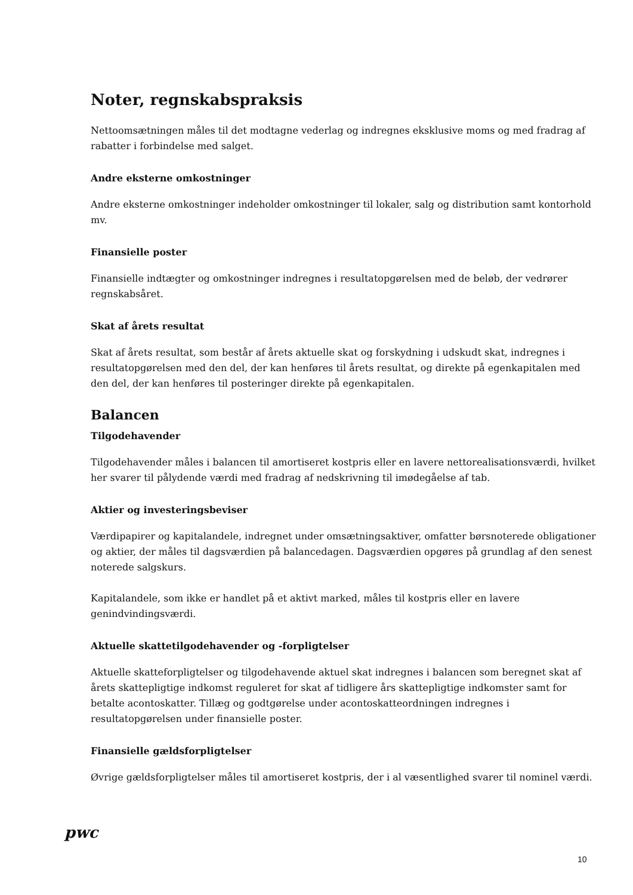Noter, regnskabspraksis
Nettoomsætningen måles til det modtagne vederlag og indregnes eksklusive moms og med fradrag af rabatter i forbindelse med salget.
Andre eksterne omkostninger
Andre eksterne omkostninger indeholder omkostninger til lokaler, salg og distribution samt kontorhold mv.
Finansielle poster
Finansielle indtægter og omkostninger indregnes i resultatopgørelsen med de beløb, der vedrører regnskabsåret.
Skat af årets resultat
Skat af årets resultat, som består af årets aktuelle skat og forskydning i udskudt skat, indregnes i resultatopgørelsen med den del, der kan henføres til årets resultat, og direkte på egenkapitalen med den del, der kan henføres til posteringer direkte på egenkapitalen.
Balancen
Tilgodehavender
Tilgodehavender måles i balancen til amortiseret kostpris eller en lavere nettorealisationsværdi, hvilket her svarer til pålydende værdi med fradrag af nedskrivning til imødegåelse af tab.
Aktier og investeringsbeviser
Værdipapirer og kapitalandele, indregnet under omsætningsaktiver, omfatter børsnoterede obligationer og aktier, der måles til dagsværdien på balancedagen. Dagsværdien opgøres på grundlag af den senest noterede salgskurs.
Kapitalandele, som ikke er handlet på et aktivt marked, måles til kostpris eller en lavere genindvindingsværdi.
Aktuelle skattetilgodehavender og -forpligtelser
Aktuelle skatteforpligtelser og tilgodehavende aktuel skat indregnes i balancen som beregnet skat af årets skattepligtige indkomst reguleret for skat af tidligere års skattepligtige indkomster samt for betalte acontoskatter. Tillæg og godtgørelse under acontoskatteordningen indregnes i resultatopgørelsen under finansielle poster.
Finansielle gældsforpligtelser
Øvrige gældsforpligtelser måles til amortiseret kostpris, der i al væsentlighed svarer til nominel værdi.
pwc
10